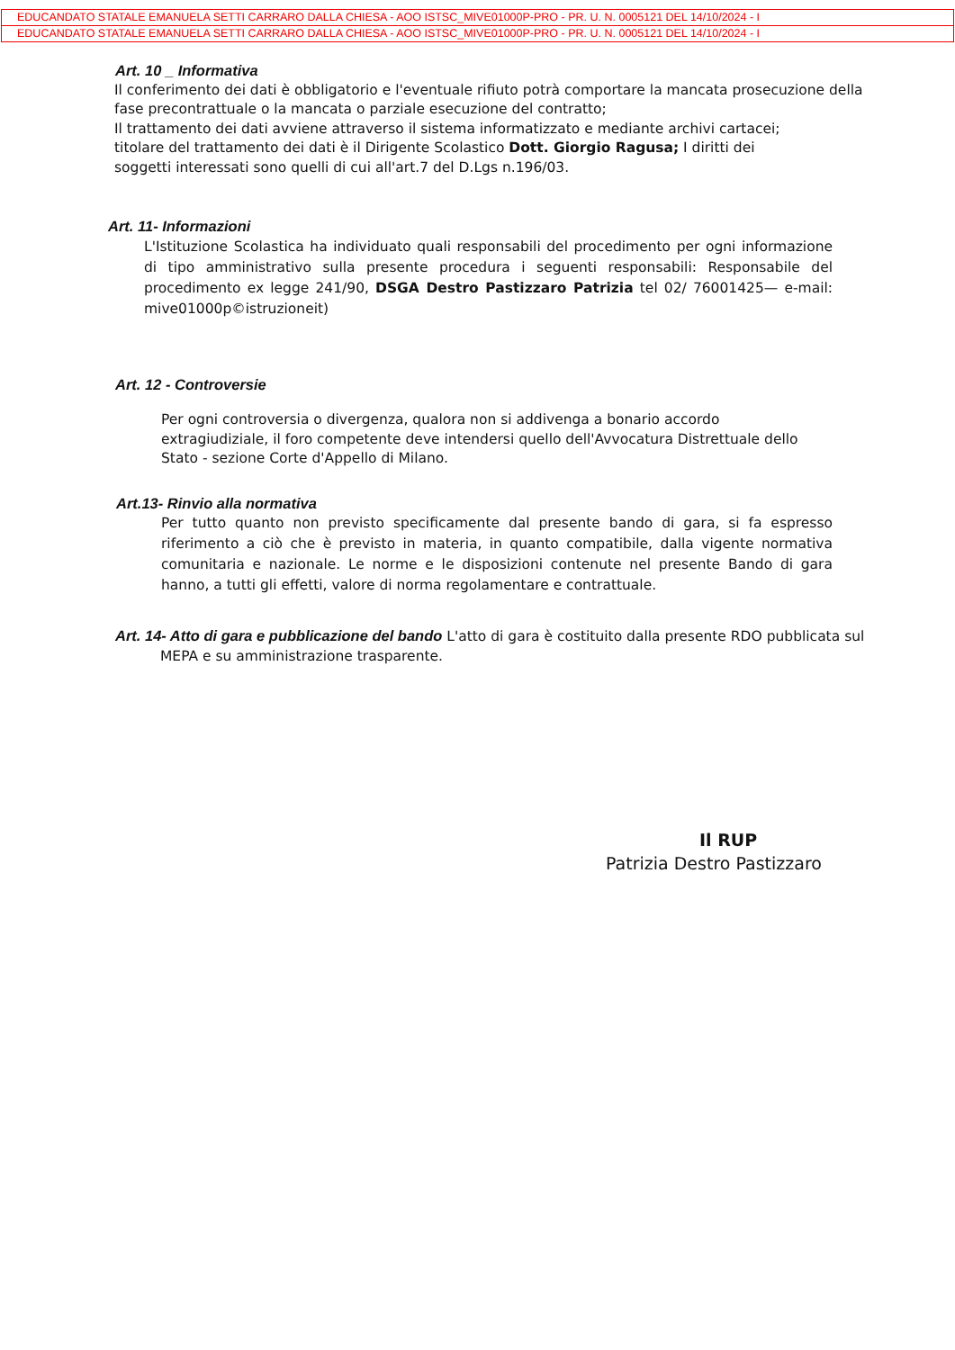EDUCANDATO STATALE EMANUELA SETTI CARRARO DALLA CHIESA - AOO ISTSC_MIVE01000P-PRO - PR. U. N. 0005121 DEL 14/10/2024 - I
EDUCANDATO STATALE EMANUELA SETTI CARRARO DALLA CHIESA - AOO ISTSC_MIVE01000P-PRO - PR. U. N. 0005121 DEL 14/10/2024 - I
Art. 10 _ Informativa
Il conferimento dei dati è obbligatorio e l'eventuale rifiuto potrà comportare la mancata prosecuzione della fase precontrattuale o la mancata o parziale esecuzione del contratto;
Il trattamento dei dati avviene attraverso il sistema informatizzato e mediante archivi cartacei;
titolare del trattamento dei dati è il Dirigente Scolastico Dott. Giorgio Ragusa; I diritti dei
soggetti interessati sono quelli di cui all'art.7 del D.Lgs n.196/03.
Art. 11- Informazioni
L'Istituzione Scolastica ha individuato quali responsabili del procedimento per ogni informazione di tipo amministrativo sulla presente procedura i seguenti responsabili: Responsabile del procedimento ex legge 241/90, DSGA Destro Pastizzaro Patrizia tel 02/ 76001425— e-mail: mive01000p©istruzioneit)
Art. 12 - Controversie
Per ogni controversia o divergenza, qualora non si addivenga a bonario accordo extragiudiziale, il foro competente deve intendersi quello dell'Avvocatura Distrettuale dello Stato - sezione Corte d'Appello di Milano.
Art.13- Rinvio alla normativa
Per tutto quanto non previsto specificamente dal presente bando di gara, si fa espresso riferimento a ciò che è previsto in materia, in quanto compatibile, dalla vigente normativa comunitaria e nazionale. Le norme e le disposizioni contenute nel presente Bando di gara hanno, a tutti gli effetti, valore di norma regolamentare e contrattuale.
Art. 14- Atto di gara e pubblicazione del bando L'atto di gara è costituito dalla presente RDO pubblicata sul
MEPA e su amministrazione trasparente.
Il RUP
Patrizia Destro Pastizzaro